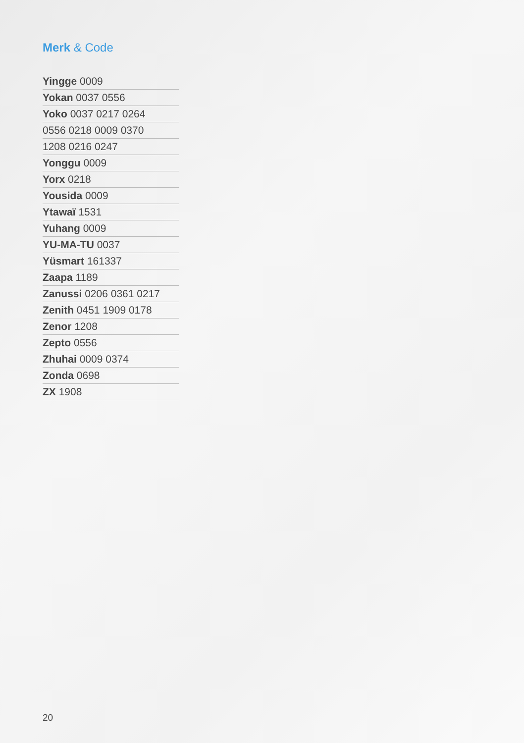Merk & Code
Yingge 0009
Yokan 0037 0556
Yoko 0037 0217 0264
0556 0218 0009 0370
1208 0216 0247
Yonggu 0009
Yorx 0218
Yousida 0009
Ytawaï 1531
Yuhang 0009
YU-MA-TU 0037
Yüsmart 161337
Zaapa 1189
Zanussi 0206 0361 0217
Zenith 0451 1909 0178
Zenor 1208
Zepto 0556
Zhuhai 0009 0374
Zonda 0698
ZX 1908
20